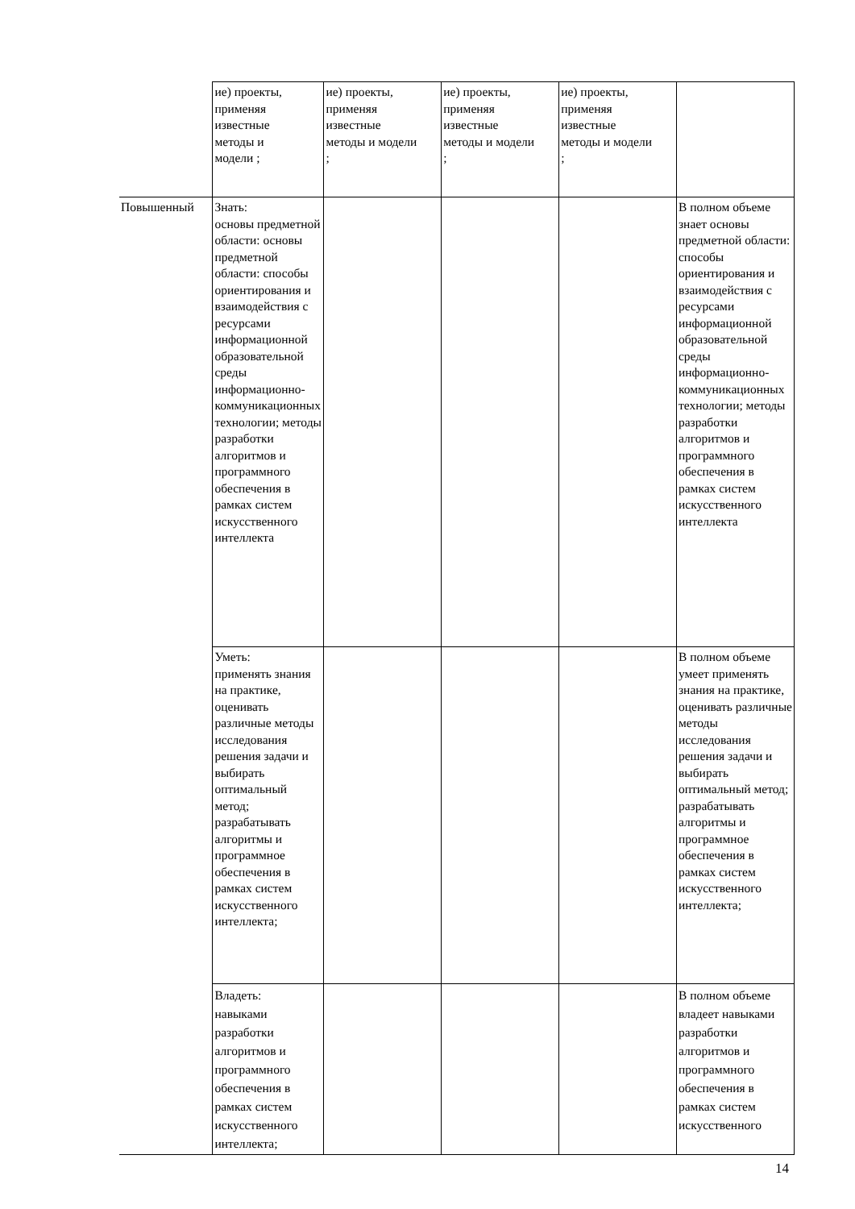| | ие) проекты, применяя известные методы и модели ; | ие) проекты, применяя известные методы и модели ; | ие) проекты, применяя известные методы и модели ; | ие) проекты, применяя известные методы и модели ; | |
| Повышенный | Знать: основы предметной области: основы предметной области: способы ориентирования и взаимодействия с ресурсами информационной образовательной среды информационно-коммуникационных технологии; методы разработки алгоритмов и программного обеспечения в рамках систем искусственного интеллекта | | | | В полном объеме знает основы предметной области: способы ориентирования и взаимодействия с ресурсами информационной образовательной среды информационно-коммуникационных технологии; методы разработки алгоритмов и программного обеспечения в рамках систем искусственного интеллекта |
| | Уметь: применять знания на практике, оценивать различные методы исследования решения задачи и выбирать оптимальный метод; разрабатывать алгоритмы и программное обеспечения в рамках систем искусственного интеллекта; | | | | В полном объеме умеет применять знания на практике, оценивать различные методы исследования решения задачи и выбирать оптимальный метод; разрабатывать алгоритмы и программное обеспечения в рамках систем искусственного интеллекта; |
| | Владеть: навыками разработки алгоритмов и программного обеспечения в рамках систем искусственного интеллекта; | | | | В полном объеме владеет навыками разработки алгоритмов и программного обеспечения в рамках систем искусственного |
14